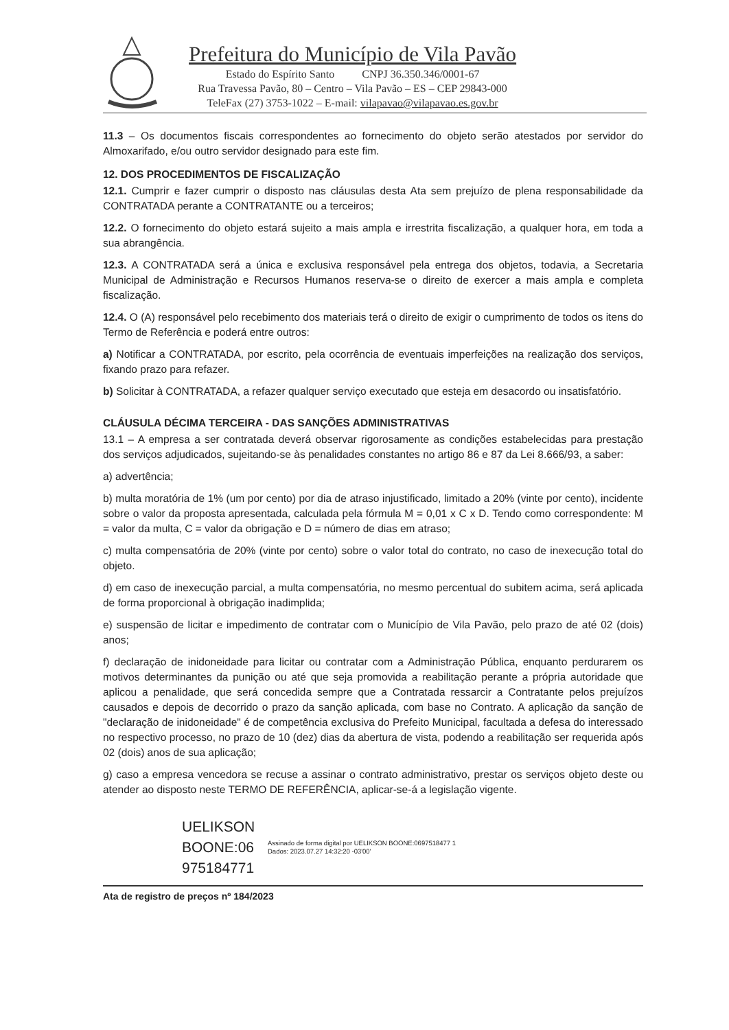Prefeitura do Município de Vila Pavão
Estado do Espírito Santo CNPJ 36.350.346/0001-67
Rua Travessa Pavão, 80 – Centro – Vila Pavão – ES – CEP 29843-000
TeleFax (27) 3753-1022 – E-mail: vilapavao@vilapavao.es.gov.br
11.3 – Os documentos fiscais correspondentes ao fornecimento do objeto serão atestados por servidor do Almoxarifado, e/ou outro servidor designado para este fim.
12. DOS PROCEDIMENTOS DE FISCALIZAÇÃO
12.1. Cumprir e fazer cumprir o disposto nas cláusulas desta Ata sem prejuízo de plena responsabilidade da CONTRATADA perante a CONTRATANTE ou a terceiros;
12.2. O fornecimento do objeto estará sujeito a mais ampla e irrestrita fiscalização, a qualquer hora, em toda a sua abrangência.
12.3. A CONTRATADA será a única e exclusiva responsável pela entrega dos objetos, todavia, a Secretaria Municipal de Administração e Recursos Humanos reserva-se o direito de exercer a mais ampla e completa fiscalização.
12.4. O (A) responsável pelo recebimento dos materiais terá o direito de exigir o cumprimento de todos os itens do Termo de Referência e poderá entre outros:
a) Notificar a CONTRATADA, por escrito, pela ocorrência de eventuais imperfeições na realização dos serviços, fixando prazo para refazer.
b) Solicitar à CONTRATADA, a refazer qualquer serviço executado que esteja em desacordo ou insatisfatório.
CLÁUSULA DÉCIMA TERCEIRA - DAS SANÇÕES ADMINISTRATIVAS
13.1 – A empresa a ser contratada deverá observar rigorosamente as condições estabelecidas para prestação dos serviços adjudicados, sujeitando-se às penalidades constantes no artigo 86 e 87 da Lei 8.666/93, a saber:
a) advertência;
b) multa moratória de 1% (um por cento) por dia de atraso injustificado, limitado a 20% (vinte por cento), incidente sobre o valor da proposta apresentada, calculada pela fórmula M = 0,01 x C x D. Tendo como correspondente: M = valor da multa, C = valor da obrigação e D = número de dias em atraso;
c) multa compensatória de 20% (vinte por cento) sobre o valor total do contrato, no caso de inexecução total do objeto.
d) em caso de inexecução parcial, a multa compensatória, no mesmo percentual do subitem acima, será aplicada de forma proporcional à obrigação inadimplida;
e) suspensão de licitar e impedimento de contratar com o Município de Vila Pavão, pelo prazo de até 02 (dois) anos;
f) declaração de inidoneidade para licitar ou contratar com a Administração Pública, enquanto perdurarem os motivos determinantes da punição ou até que seja promovida a reabilitação perante a própria autoridade que aplicou a penalidade, que será concedida sempre que a Contratada ressarcir a Contratante pelos prejuízos causados e depois de decorrido o prazo da sanção aplicada, com base no Contrato. A aplicação da sanção de "declaração de inidoneidade" é de competência exclusiva do Prefeito Municipal, facultada a defesa do interessado no respectivo processo, no prazo de 10 (dez) dias da abertura de vista, podendo a reabilitação ser requerida após 02 (dois) anos de sua aplicação;
g) caso a empresa vencedora se recuse a assinar o contrato administrativo, prestar os serviços objeto deste ou atender ao disposto neste TERMO DE REFERÊNCIA, aplicar-se-á a legislação vigente.
UELIKSON BOONE:06 975184771
Assinado de forma digital por UELIKSON BOONE:0697518477 1
Dados: 2023.07.27 14:32:20 -03'00'
Ata de registro de preços nº 184/2023